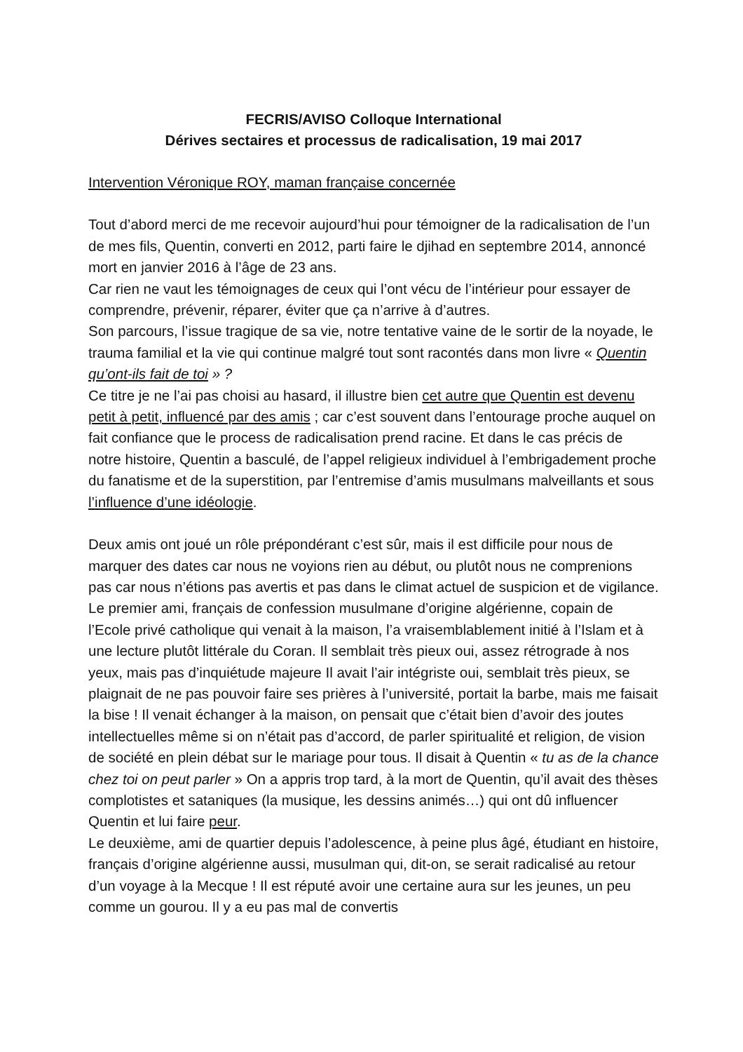FECRIS/AVISO Colloque International
Dérives sectaires et processus de radicalisation, 19 mai 2017
Intervention Véronique ROY, maman française concernée
Tout d’abord merci de me recevoir aujourd’hui pour témoigner de la radicalisation de l’un de mes fils, Quentin, converti en 2012, parti faire le djihad en septembre 2014, annoncé mort en janvier 2016 à l’âge de 23 ans.
Car rien ne vaut les témoignages de ceux qui l’ont vécu de l’intérieur pour essayer de comprendre, prévenir, réparer, éviter que ça n’arrive à d’autres.
Son parcours, l’issue tragique de sa vie, notre tentative vaine de le sortir de la noyade, le trauma familial et la vie qui continue malgré tout sont racontés dans mon livre « Quentin qu’ont-ils fait de toi » ?
Ce titre je ne l’ai pas choisi au hasard, il illustre bien cet autre que Quentin est devenu petit à petit, influencé par des amis ; car c’est souvent dans l’entourage proche auquel on fait confiance que le process de radicalisation prend racine. Et dans le cas précis de notre histoire, Quentin a basculé, de l’appel religieux individuel à l’embrigadement proche du fanatisme et de la superstition, par l’entremise d’amis musulmans malveillants et sous l’influence d’une idéologie.
Deux amis ont joué un rôle prépondérant c’est sûr, mais il est difficile pour nous de marquer des dates car nous ne voyions rien au début, ou plutôt nous ne comprenions pas car nous n’étions pas avertis et pas dans le climat actuel de suspicion et de vigilance.
Le premier ami, français de confession musulmane d’origine algérienne, copain de l’Ecole privé catholique qui venait à la maison, l’a vraisemblablement initié à l’Islam et à une lecture plutôt littérale du Coran. Il semblait très pieux oui, assez rétrograde à nos yeux, mais pas d’inquiétude majeure Il avait l’air intégriste oui, semblait très pieux, se plaignait de ne pas pouvoir faire ses prières à l’université, portait la barbe, mais me faisait la bise ! Il venait échanger à la maison, on pensait que c’était bien d’avoir des joutes intellectuelles même si on n’était pas d’accord, de parler spiritualité et religion, de vision de société en plein débat sur le mariage pour tous. Il disait à Quentin « tu as de la chance chez toi on peut parler » On a appris trop tard, à la mort de Quentin, qu’il avait des thèses complotistes et sataniques (la musique, les dessins animés…) qui ont dû influencer Quentin et lui faire peur.
Le deuxième, ami de quartier depuis l’adolescence, à peine plus âgé, étudiant en histoire, français d’origine algérienne aussi, musulman qui, dit-on, se serait radicalisé au retour d’un voyage à la Mecque ! Il est réputé avoir une certaine aura sur les jeunes, un peu comme un gourou. Il y a eu pas mal de convertis